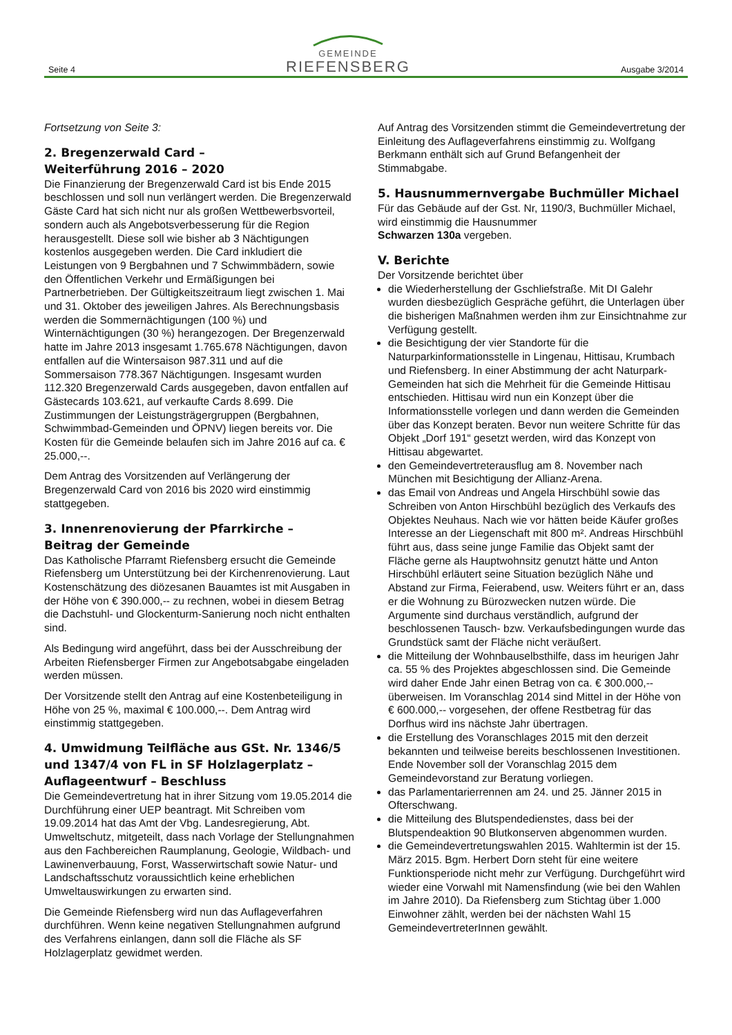Seite 4
GEMEINDE
RIEFENSBERG
Ausgabe 3/2014
Fortsetzung von Seite 3:
2. Bregenzerwald Card –
Weiterführung 2016 – 2020
Die Finanzierung der Bregenzerwald Card ist bis Ende 2015 beschlossen und soll nun verlängert werden. Die Bregenzerwald Gäste Card hat sich nicht nur als großen Wettbewerbsvorteil, sondern auch als Angebotsverbesserung für die Region herausgestellt. Diese soll wie bisher ab 3 Nächtigungen kostenlos ausgegeben werden. Die Card inkludiert die Leistungen von 9 Bergbahnen und 7 Schwimmbädern, sowie den Öffentlichen Verkehr und Ermäßigungen bei Partnerbetrieben. Der Gültigkeitszeitraum liegt zwischen 1. Mai und 31. Oktober des jeweiligen Jahres. Als Berechnungsbasis werden die Sommernächtigungen (100 %) und Winternächtigungen (30 %) herangezogen. Der Bregenzerwald hatte im Jahre 2013 insgesamt 1.765.678 Nächtigungen, davon entfallen auf die Wintersaison 987.311 und auf die Sommersaison 778.367 Nächtigungen. Insgesamt wurden 112.320 Bregenzerwald Cards ausgegeben, davon entfallen auf Gästecards 103.621, auf verkaufte Cards 8.699. Die Zustimmungen der Leistungsträgergruppen (Bergbahnen, Schwimmbad-Gemeinden und ÖPNV) liegen bereits vor. Die Kosten für die Gemeinde belaufen sich im Jahre 2016 auf ca. € 25.000,--.
Dem Antrag des Vorsitzenden auf Verlängerung der Bregenzerwald Card von 2016 bis 2020 wird einstimmig stattgegeben.
3. Innenrenovierung der Pfarrkirche –
Beitrag der Gemeinde
Das Katholische Pfarramt Riefensberg ersucht die Gemeinde Riefensberg um Unterstützung bei der Kirchenrenovierung. Laut Kostenschätzung des diözesanen Bauamtes ist mit Ausgaben in der Höhe von € 390.000,-- zu rechnen, wobei in diesem Betrag die Dachstuhl- und Glockenturm-Sanierung noch nicht enthalten sind.
Als Bedingung wird angeführt, dass bei der Ausschreibung der Arbeiten Riefensberger Firmen zur Angebotsabgabe eingeladen werden müssen.
Der Vorsitzende stellt den Antrag auf eine Kostenbeteiligung in Höhe von 25 %, maximal € 100.000,--. Dem Antrag wird einstimmig stattgegeben.
4. Umwidmung Teilfläche aus GSt. Nr. 1346/5 und 1347/4 von FL in SF Holzlagerplatz – Auflageentwurf – Beschluss
Die Gemeindevertretung hat in ihrer Sitzung vom 19.05.2014 die Durchführung einer UEP beantragt. Mit Schreiben vom 19.09.2014 hat das Amt der Vbg. Landesregierung, Abt. Umweltschutz, mitgeteilt, dass nach Vorlage der Stellungnahmen aus den Fachbereichen Raumplanung, Geologie, Wildbach- und Lawinenverbauung, Forst, Wasserwirtschaft sowie Natur- und Landschaftsschutz voraussichtlich keine erheblichen Umweltauswirkungen zu erwarten sind.
Die Gemeinde Riefensberg wird nun das Auflageverfahren durchführen. Wenn keine negativen Stellungnahmen aufgrund des Verfahrens einlangen, dann soll die Fläche als SF Holzlagerplatz gewidmet werden.
Auf Antrag des Vorsitzenden stimmt die Gemeindevertretung der Einleitung des Auflageverfahrens einstimmig zu. Wolfgang Berkmann enthält sich auf Grund Befangenheit der Stimmabgabe.
5. Hausnummernvergabe Buchmüller Michael
Für das Gebäude auf der Gst. Nr, 1190/3, Buchmüller Michael, wird einstimmig die Hausnummer
Schwarzen 130a vergeben.
V. Berichte
Der Vorsitzende berichtet über
die Wiederherstellung der Gschliefstraße. Mit DI Galehr wurden diesbezüglich Gespräche geführt, die Unterlagen über die bisherigen Maßnahmen werden ihm zur Einsichtnahme zur Verfügung gestellt.
die Besichtigung der vier Standorte für die Naturparkinformationsstelle in Lingenau, Hittisau, Krumbach und Riefensberg. In einer Abstimmung der acht Naturpark-Gemeinden hat sich die Mehrheit für die Gemeinde Hittisau entschieden. Hittisau wird nun ein Konzept über die Informationsstelle vorlegen und dann werden die Gemeinden über das Konzept beraten. Bevor nun weitere Schritte für das Objekt „Dorf 191“ gesetzt werden, wird das Konzept von Hittisau abgewartet.
den Gemeindevertreterausflug am 8. November nach München mit Besichtigung der Allianz-Arena.
das Email von Andreas und Angela Hirschbühl sowie das Schreiben von Anton Hirschbühl bezüglich des Verkaufs des Objektes Neuhaus. Nach wie vor hätten beide Käufer großes Interesse an der Liegenschaft mit 800 m². Andreas Hirschbühl führt aus, dass seine junge Familie das Objekt samt der Fläche gerne als Hauptwohnsitz genutzt hätte und Anton Hirschbühl erläutert seine Situation bezüglich Nähe und Abstand zur Firma, Feierabend, usw. Weiters führt er an, dass er die Wohnung zu Bürozwecken nutzen würde. Die Argumente sind durchaus verständlich, aufgrund der beschlossenen Tausch- bzw. Verkaufsbedingungen wurde das Grundstück samt der Fläche nicht veräußert.
die Mitteilung der Wohnbauselbsthilfe, dass im heurigen Jahr ca. 55 % des Projektes abgeschlossen sind. Die Gemeinde wird daher Ende Jahr einen Betrag von ca. € 300.000,-- überweisen. Im Voranschlag 2014 sind Mittel in der Höhe von € 600.000,-- vorgesehen, der offene Restbetrag für das Dorfhus wird ins nächste Jahr übertragen.
die Erstellung des Voranschlages 2015 mit den derzeit bekannten und teilweise bereits beschlossenen Investitionen. Ende November soll der Voranschlag 2015 dem Gemeindevorstand zur Beratung vorliegen.
das Parlamentarierrennen am 24. und 25. Jänner 2015 in Ofterschwang.
die Mitteilung des Blutspendedienstes, dass bei der Blutspendeaktion 90 Blutkonserven abgenommen wurden.
die Gemeindevertretungswahlen 2015. Wahltermin ist der 15. März 2015. Bgm. Herbert Dorn steht für eine weitere Funktionsperiode nicht mehr zur Verfügung. Durchgeführt wird wieder eine Vorwahl mit Namensfindung (wie bei den Wahlen im Jahre 2010). Da Riefensberg zum Stichtag über 1.000 Einwohner zählt, werden bei der nächsten Wahl 15 GemeindevertreterInnen gewählt.